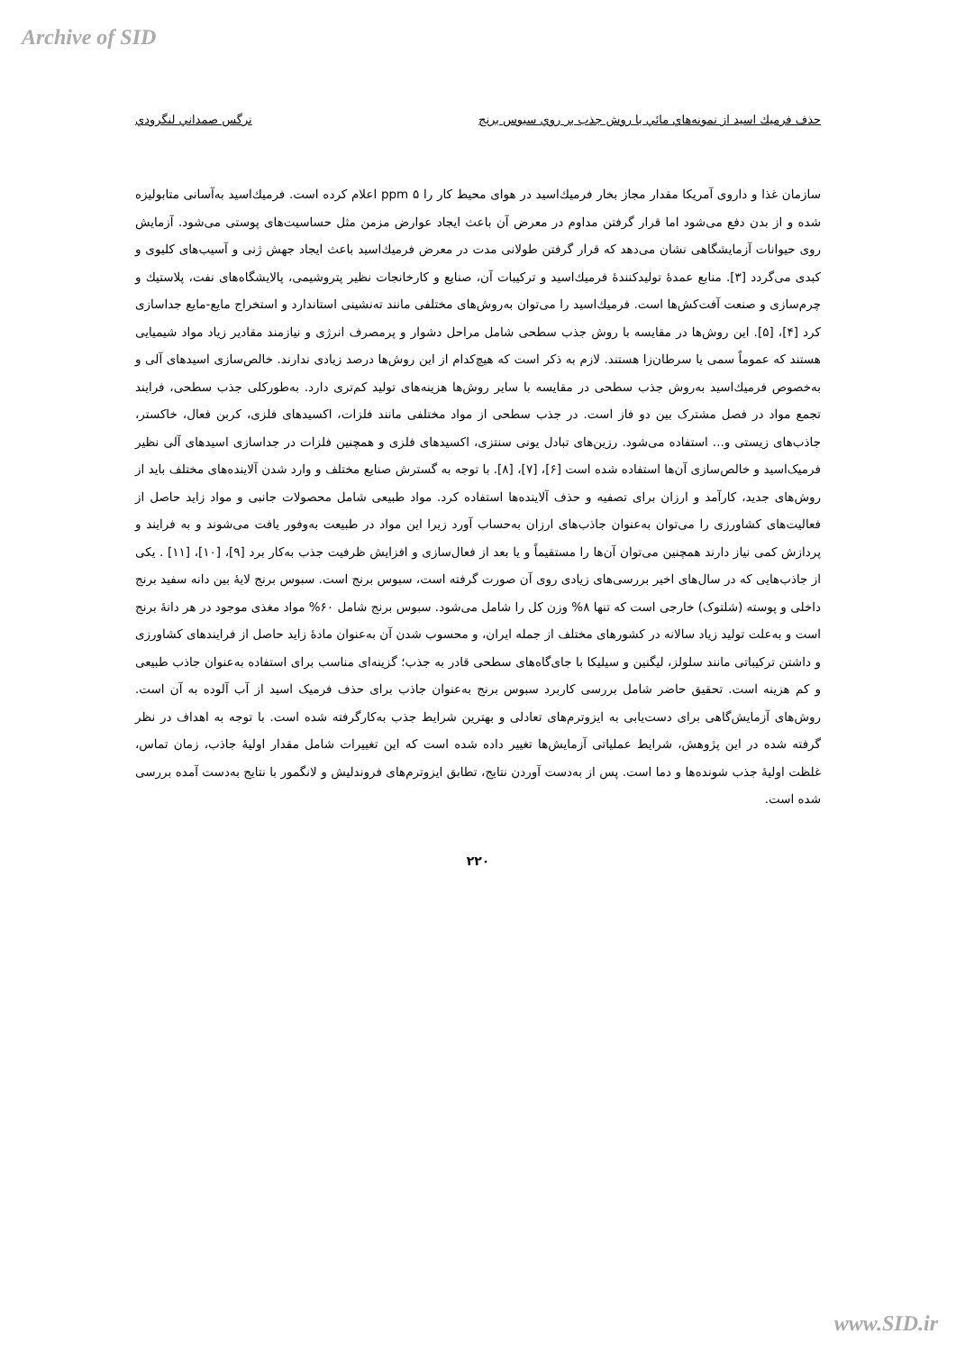Archive of SID
حذف فرميك اسيد از نمونه‌هاي مائي با روش جذب بر روي سبوس برنج نرگس صمداني لنگرودي
سازمان غذا و داروی آمریکا مقدار مجاز بخار فرمیك‌اسید در هوای محیط کار را ppm ۵ اعلام کرده است. فرمیك‌اسید به‌آسانی متابولیزه شده و از بدن دفع می‌شود اما قرار گرفتن مداوم در معرض آن باعث ایجاد عوارض مزمن مثل حساسیت‌های پوستی می‌شود. آزمایش روی حیوانات آزمایشگاهی نشان می‌دهد که قرار گرفتن طولانی مدت در معرض فرمیك‌اسید باعث ایجاد جهش ژنی و آسیب‌های کلیوی و کبدی می‌گردد [۳]. منابع عمدهٔ تولیدکنندهٔ فرمیك‌اسید و ترکیبات آن، صنایع و کارخانجات نظیر پتروشیمی، پالایشگاه‌های نفت، پلاستیك و چرم‌سازی و صنعت آفت‌کش‌ها است. فرمیك‌اسید را می‌توان به‌روش‌های مختلفی مانند ته‌نشینی استاندارد و استخراج مایع-مایع جداسازی کرد [۴]، [۵]. این روش‌ها در مقایسه با روش جذب سطحی شامل مراحل دشوار و پرمصرف انرژی و نیازمند مقادیر زیاد مواد شیمیایی هستند که عموماً سمی یا سرطان‌زا هستند. لازم به ذکر است که هیچ‌کدام از این روش‌ها درصد زیادی ندارند. خالص‌سازی اسیدهای آلی و به‌خصوص فرمیك‌اسید به‌روش جذب سطحی در مقایسه با سایر روش‌ها هزینه‌های تولید کم‌تری دارد. به‌طورکلی جذب سطحی، فرایند تجمع مواد در فصل مشترک بین دو فاز است. در جذب سطحی از مواد مختلفی مانند فلزات، اکسیدهای فلزی، کربن فعال، خاکستر، جاذب‌های زیستی و... استفاده می‌شود. رزین‌های تبادل یونی سنتزی، اکسیدهای فلزی و همچنین فلزات در جداسازی اسیدهای آلی نظیر فرمیک‌اسید و خالص‌سازی آن‌ها استفاده شده است [۶]، [۷]، [۸]. با توجه به گسترش صنایع مختلف و وارد شدن آلاینده‌های مختلف باید از روش‌های جدید، کارآمد و ارزان برای تصفیه و حذف آلاینده‌ها استفاده کرد. مواد طبیعی شامل محصولات جانبی و مواد زاید حاصل از فعالیت‌های کشاورزی را می‌توان به‌عنوان جاذب‌های ارزان به‌حساب آورد زیرا این مواد در طبیعت به‌وفور یافت می‌شوند و به فرایند و پردازش کمی نیاز دارند همچنین می‌توان آن‌ها را مستقیماً و یا بعد از فعال‌سازی و افزایش ظرفیت جذب به‌کار برد [۹]، [۱۰]، [۱۱] . یکی از جاذب‌هایی که در سال‌های اخیر بررسی‌های زیادی روی آن صورت گرفته است، سبوس برنج است. سبوس برنج لایهٔ بین دانه سفید برنج داخلی و پوسته (شلتوک) خارجی است که تنها ۸% وزن کل را شامل می‌شود. سبوس برنج شامل ۶۰% مواد مغذی موجود در هر دانهٔ برنج است و به‌علت تولید زیاد سالانه در کشورهای مختلف از جمله ایران، و محسوب شدن آن به‌عنوان مادهٔ زاید حاصل از فرایندهای کشاورزی و داشتن ترکیباتی مانند سلولز، لیگنین و سیلیکا با جای‌گاه‌های سطحی قادر به جذب؛ گزینه‌ای مناسب برای استفاده به‌عنوان جاذب طبیعی و کم هزینه است. تحقیق حاضر شامل بررسی کاربرد سبوس برنج به‌عنوان جاذب برای حذف فرمیک اسید از آب آلوده به آن است. روش‌های آزمایش‌گاهی برای دست‌یابی به ایزوترم‌های تعادلی و بهترین شرایط جذب به‌کارگرفته شده است. با توجه به اهداف در نظر گرفته شده در این پژوهش، شرایط عملیاتی آزمایش‌ها تغییر داده شده است که این تغییرات شامل مقدار اولیهٔ جاذب، زمان تماس، غلظت اولیهٔ جذب شونده‌ها و دما است. پس از به‌دست آوردن نتایج، تطابق ایزوترم‌های فروندلیش و لانگمور با نتایج به‌دست آمده بررسی شده است.
۲۲۰
www.SID.ir